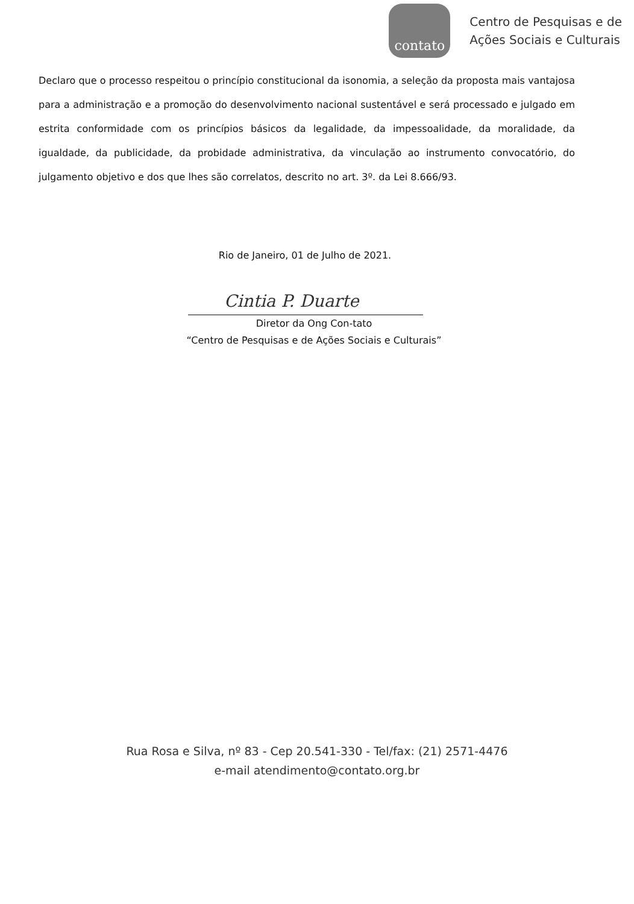contato
Centro de Pesquisas e de
Ações Sociais e Culturais
Declaro que o processo respeitou o princípio constitucional da isonomia, a seleção da proposta mais vantajosa para a administração e a promoção do desenvolvimento nacional sustentável e será processado e julgado em estrita conformidade com os princípios básicos da legalidade, da impessoalidade, da moralidade, da igualdade, da publicidade, da probidade administrativa, da vinculação ao instrumento convocatório, do julgamento objetivo e dos que lhes são correlatos, descrito no art. 3º. da Lei 8.666/93.
Rio de Janeiro, 01 de Julho de 2021.
Cintia P. Duarte
Diretor da Ong Con-tato
“Centro de Pesquisas e de Ações Sociais e Culturais”
Rua Rosa e Silva, nº 83 - Cep 20.541-330 - Tel/fax: (21) 2571-4476
e-mail atendimento@contato.org.br